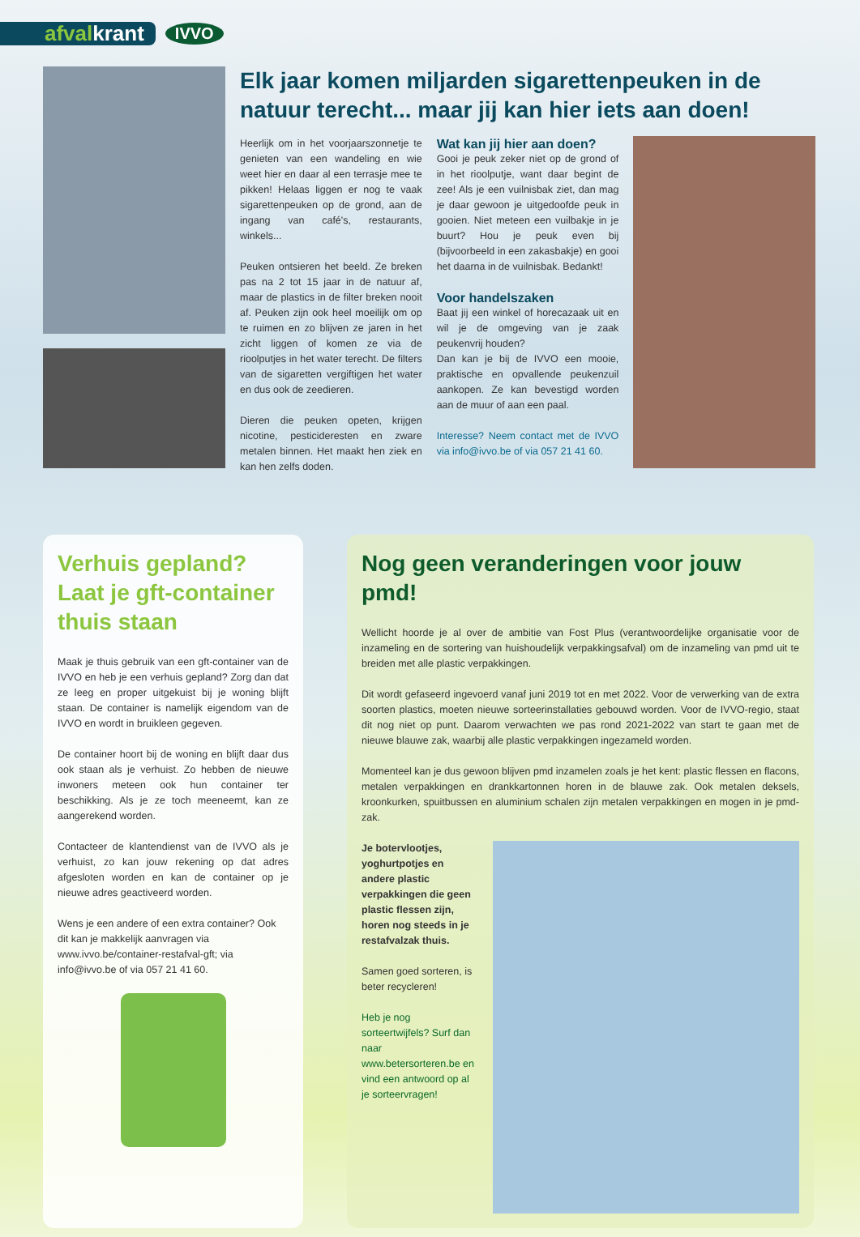afvalkrant
IVVO
Elk jaar komen miljarden sigarettenpeuken in de natuur terecht... maar jij kan hier iets aan doen!
Heerlijk om in het voorjaarszonnetje te genieten van een wandeling en wie weet hier en daar al een terrasje mee te pikken! Helaas liggen er nog te vaak sigarettenpeuken op de grond, aan de ingang van café's, restaurants, winkels...
Peuken ontsieren het beeld. Ze breken pas na 2 tot 15 jaar in de natuur af, maar de plastics in de filter breken nooit af. Peuken zijn ook heel moeilijk om op te ruimen en zo blijven ze jaren in het zicht liggen of komen ze via de rioolputjes in het water terecht. De filters van de sigaretten vergiftigen het water en dus ook de zeedieren.
Dieren die peuken opeten, krijgen nicotine, pesticideresten en zware metalen binnen. Het maakt hen ziek en kan hen zelfs doden.
Wat kan jij hier aan doen?
Gooi je peuk zeker niet op de grond of in het rioolputje, want daar begint de zee! Als je een vuilnisbak ziet, dan mag je daar gewoon je uitgedoofde peuk in gooien. Niet meteen een vuilbakje in je buurt? Hou je peuk even bij (bijvoorbeeld in een zakasbakje) en gooi het daarna in de vuilnisbak. Bedankt!
Voor handelszaken
Baat jij een winkel of horecazaak uit en wil je de omgeving van je zaak peukenvrij houden?
Dan kan je bij de IVVO een mooie, praktische en opvallende peukenzuil aankopen. Ze kan bevestigd worden aan de muur of aan een paal.
Interesse? Neem contact met de IVVO via info@ivvo.be of via 057 21 41 60.
Verhuis gepland? Laat je gft-container thuis staan
Maak je thuis gebruik van een gft-container van de IVVO en heb je een verhuis gepland? Zorg dan dat ze leeg en proper uitgekuist bij je woning blijft staan. De container is namelijk eigendom van de IVVO en wordt in bruikleen gegeven.
De container hoort bij de woning en blijft daar dus ook staan als je verhuist. Zo hebben de nieuwe inwoners meteen ook hun container ter beschikking. Als je ze toch meeneemt, kan ze aangerekend worden.
Contacteer de klantendienst van de IVVO als je verhuist, zo kan jouw rekening op dat adres afgesloten worden en kan de container op je nieuwe adres geactiveerd worden.
Wens je een andere of een extra container? Ook dit kan je makkelijk aanvragen via www.ivvo.be/container-restafval-gft; via info@ivvo.be of via 057 21 41 60.
Nog geen veranderingen voor jouw pmd!
Wellicht hoorde je al over de ambitie van Fost Plus (verantwoordelijke organisatie voor de inzameling en de sortering van huishoudelijk verpakkingsafval) om de inzameling van pmd uit te breiden met alle plastic verpakkingen.
Dit wordt gefaseerd ingevoerd vanaf juni 2019 tot en met 2022. Voor de verwerking van de extra soorten plastics, moeten nieuwe sorteerinstallaties gebouwd worden. Voor de IVVO-regio, staat dit nog niet op punt. Daarom verwachten we pas rond 2021-2022 van start te gaan met de nieuwe blauwe zak, waarbij alle plastic verpakkingen ingezameld worden.
Momenteel kan je dus gewoon blijven pmd inzamelen zoals je het kent: plastic flessen en flacons, metalen verpakkingen en drankkartonnen horen in de blauwe zak. Ook metalen deksels, kroonkurken, spuitbussen en aluminium schalen zijn metalen verpakkingen en mogen in je pmd-zak.
Je botervlootjes, yoghurtpotjes en andere plastic verpakkingen die geen plastic flessen zijn, horen nog steeds in je restafvalzak thuis.
Samen goed sorteren, is beter recycleren!
Heb je nog sorteertwijfels? Surf dan naar www.betersorteren.be en vind een antwoord op al je sorteervragen!